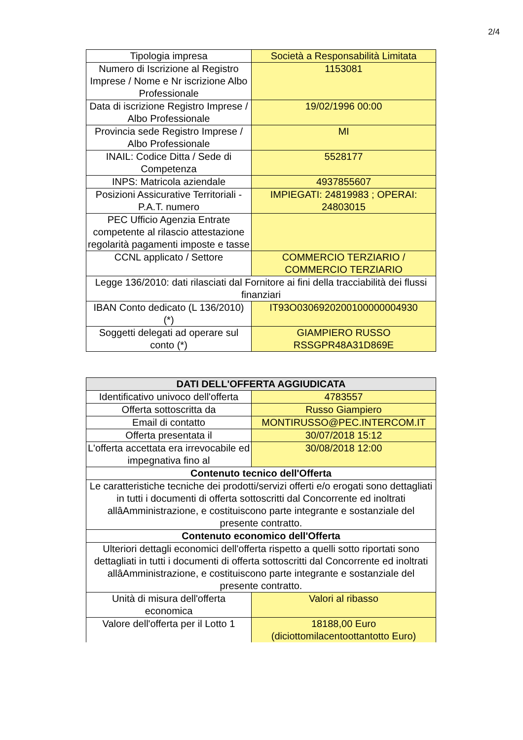2/4
| Tipologia impresa | Società a Responsabilità Limitata |
| Numero di Iscrizione al Registro Imprese / Nome e Nr iscrizione Albo Professionale | 1153081 |
| Data di iscrizione Registro Imprese / Albo Professionale | 19/02/1996 00:00 |
| Provincia sede Registro Imprese / Albo Professionale | MI |
| INAIL: Codice Ditta / Sede di Competenza | 5528177 |
| INPS: Matricola aziendale | 4937855607 |
| Posizioni Assicurative Territoriali - P.A.T. numero | IMPIEGATI: 24819983 ; OPERAI: 24803015 |
| PEC Ufficio Agenzia Entrate competente al rilascio attestazione regolarità pagamenti imposte e tasse | |
| CCNL applicato / Settore | COMMERCIO TERZIARIO / COMMERCIO TERZIARIO |
| Legge 136/2010: dati rilasciati dal Fornitore ai fini della tracciabilità dei flussi finanziari | |
| IBAN Conto dedicato (L 136/2010) (*) | IT93O0306920200100000004930 |
| Soggetti delegati ad operare sul conto (*) | GIAMPIERO RUSSO RSSGPR48A31D869E |
| DATI DELL'OFFERTA AGGIUDICATA | |
| --- | --- |
| Identificativo univoco dell'offerta | 4783557 |
| Offerta sottoscritta da | Russo Giampiero |
| Email di contatto | MONTIRUSSO@PEC.INTERCOM.IT |
| Offerta presentata il | 30/07/2018 15:12 |
| L'offerta accettata era irrevocabile ed impegnativa fino al | 30/08/2018 12:00 |
| Contenuto tecnico dell'Offerta | |
| Le caratteristiche tecniche dei prodotti/servizi offerti e/o erogati sono dettagliati in tutti i documenti di offerta sottoscritti dal Concorrente ed inoltrati allâAmministrazione, e costituiscono parte integrante e sostanziale del presente contratto. | |
| Contenuto economico dell'Offerta | |
| Ulteriori dettagli economici dell'offerta rispetto a quelli sotto riportati sono dettagliati in tutti i documenti di offerta sottoscritti dal Concorrente ed inoltrati allâAmministrazione, e costituiscono parte integrante e sostanziale del presente contratto. | |
| Unità di misura dell'offerta economica | Valori al ribasso |
| Valore dell'offerta per il Lotto 1 | 18188,00 Euro (diciottomilacentoottantotto Euro) |